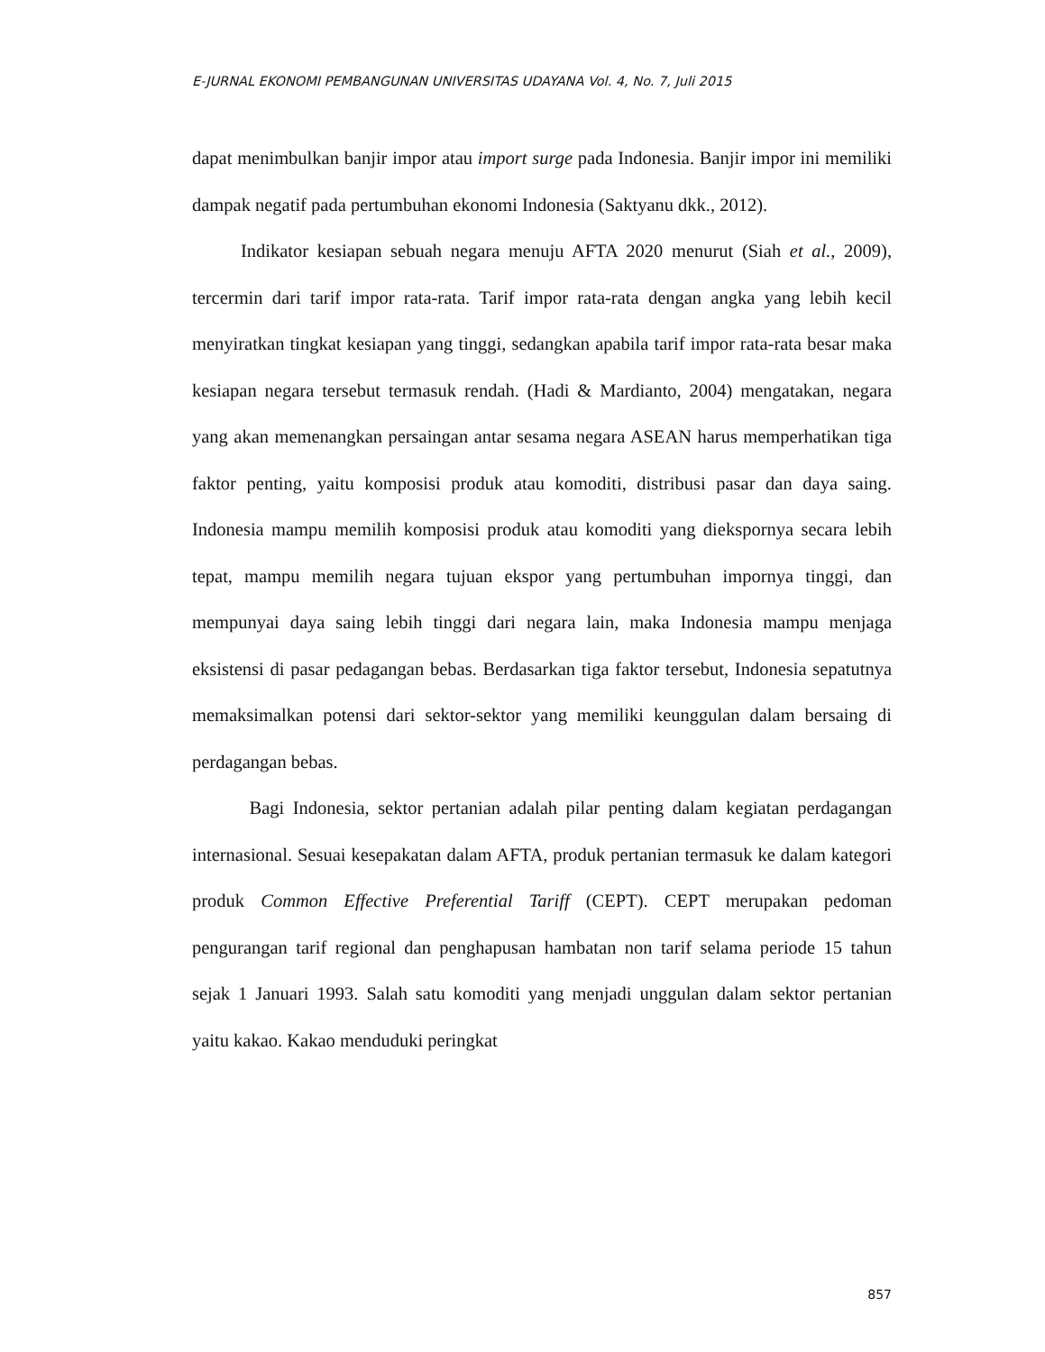E-JURNAL EKONOMI PEMBANGUNAN UNIVERSITAS UDAYANA Vol. 4, No. 7, Juli 2015
dapat menimbulkan banjir impor atau import surge pada Indonesia. Banjir impor ini memiliki dampak negatif pada pertumbuhan ekonomi Indonesia (Saktyanu dkk., 2012).
Indikator kesiapan sebuah negara menuju AFTA 2020 menurut (Siah et al., 2009), tercermin dari tarif impor rata-rata. Tarif impor rata-rata dengan angka yang lebih kecil menyiratkan tingkat kesiapan yang tinggi, sedangkan apabila tarif impor rata-rata besar maka kesiapan negara tersebut termasuk rendah. (Hadi & Mardianto, 2004) mengatakan, negara yang akan memenangkan persaingan antar sesama negara ASEAN harus memperhatikan tiga faktor penting, yaitu komposisi produk atau komoditi, distribusi pasar dan daya saing. Indonesia mampu memilih komposisi produk atau komoditi yang diekspornya secara lebih tepat, mampu memilih negara tujuan ekspor yang pertumbuhan impornya tinggi, dan mempunyai daya saing lebih tinggi dari negara lain, maka Indonesia mampu menjaga eksistensi di pasar pedagangan bebas. Berdasarkan tiga faktor tersebut, Indonesia sepatutnya memaksimalkan potensi dari sektor-sektor yang memiliki keunggulan dalam bersaing di perdagangan bebas.
Bagi Indonesia, sektor pertanian adalah pilar penting dalam kegiatan perdagangan internasional. Sesuai kesepakatan dalam AFTA, produk pertanian termasuk ke dalam kategori produk Common Effective Preferential Tariff (CEPT). CEPT merupakan pedoman pengurangan tarif regional dan penghapusan hambatan non tarif selama periode 15 tahun sejak 1 Januari 1993. Salah satu komoditi yang menjadi unggulan dalam sektor pertanian yaitu kakao. Kakao menduduki peringkat
857